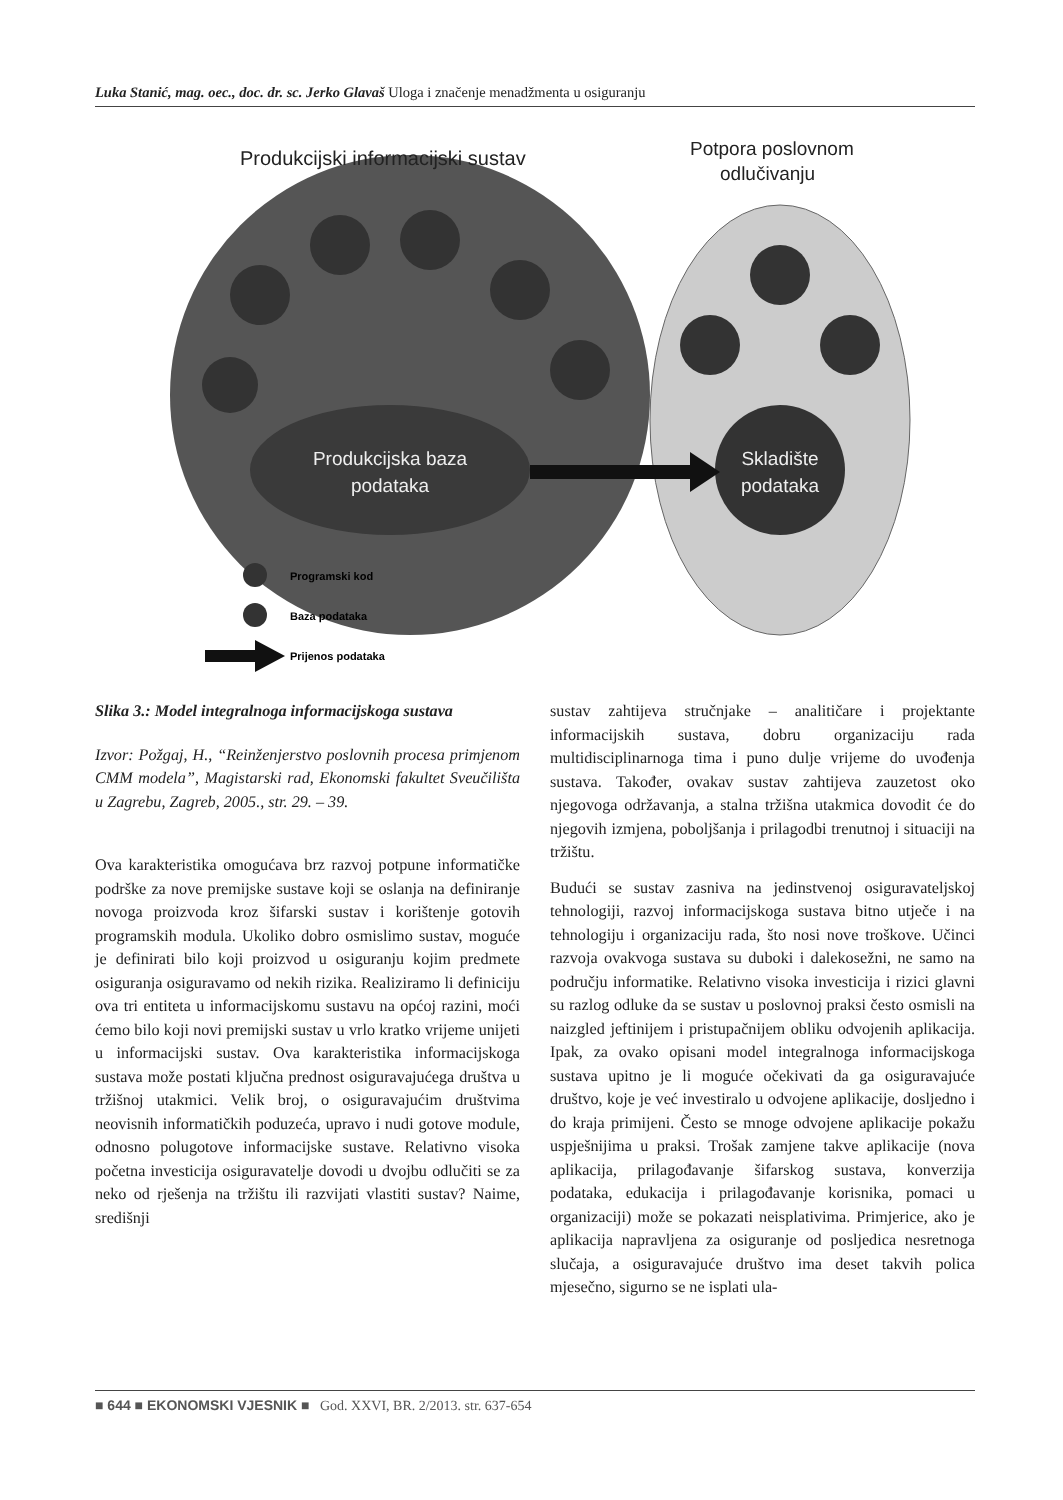Luka Stanić, mag. oec., doc. dr. sc. Jerko Glavaš Uloga i značenje menadžmenta u osiguranju
Produkcijski informacijski sustav
Potpora poslovnom
odlučivanju
Produkcijska baza
podataka
Skladište
podataka
Programski kod
Baza podataka
Prijenos podataka
Slika 3.: Model integralnoga informacijskoga sustava
Izvor: Požgaj, H., “Reinženjerstvo poslovnih procesa primjenom CMM modela”, Magistarski rad, Ekonomski fakultet Sveučilišta u Zagrebu, Zagreb, 2005., str. 29. – 39.
Ova karakteristika omogućava brz razvoj potpune informatičke podrške za nove premijske sustave koji se oslanja na definiranje novoga proizvoda kroz šifarski sustav i korištenje gotovih programskih modula. Ukoliko dobro osmislimo sustav, moguće je definirati bilo koji proizvod u osiguranju kojim predmete osiguranja osiguravamo od nekih rizika. Realiziramo li definiciju ova tri entiteta u informacijskomu sustavu na općoj razini, moći ćemo bilo koji novi premijski sustav u vrlo kratko vrijeme unijeti u informacijski sustav. Ova karakteristika informacijskoga sustava može postati ključna prednost osiguravajućega društva u tržišnoj utakmici. Velik broj, o osiguravajućim društvima neovisnih informatičkih poduzeća, upravo i nudi gotove module, odnosno polugotove informacijske sustave. Relativno visoka početna investicija osiguravatelje dovodi u dvojbu odlučiti se za neko od rješenja na tržištu ili razvijati vlastiti sustav? Naime, središnji
sustav zahtijeva stručnjake – analitičare i projektante informacijskih sustava, dobru organizaciju rada multidisciplinarnoga tima i puno dulje vrijeme do uvođenja sustava. Također, ovakav sustav zahtijeva zauzetost oko njegovoga održavanja, a stalna tržišna utakmica dovodit će do njegovih izmjena, poboljšanja i prilagodbi trenutnoj i situaciji na tržištu.
Budući se sustav zasniva na jedinstvenoj osiguravateljskoj tehnologiji, razvoj informacijskoga sustava bitno utječe i na tehnologiju i organizaciju rada, što nosi nove troškove. Učinci razvoja ovakvoga sustava su duboki i dalekosežni, ne samo na području informatike. Relativno visoka investicija i rizici glavni su razlog odluke da se sustav u poslovnoj praksi često osmisli na naizgled jeftinijem i pristupačnijem obliku odvojenih aplikacija. Ipak, za ovako opisani model integralnoga informacijskoga sustava upitno je li moguće očekivati da ga osiguravajuće društvo, koje je već investiralo u odvojene aplikacije, dosljedno i do kraja primijeni. Često se mnoge odvojene aplikacije pokažu uspješnijima u praksi. Trošak zamjene takve aplikacije (nova aplikacija, prilagođavanje šifarskog sustava, konverzija podataka, edukacija i prilagođavanje korisnika, pomaci u organizaciji) može se pokazati neisplativima. Primjerice, ako je aplikacija napravljena za osiguranje od posljedica nesretnoga slučaja, a osiguravajuće društvo ima deset takvih polica mjesečno, sigurno se ne isplati ula-
■ 644 ■ EKONOMSKI VJESNIK ■ God. XXVI, BR. 2/2013. str. 637-654